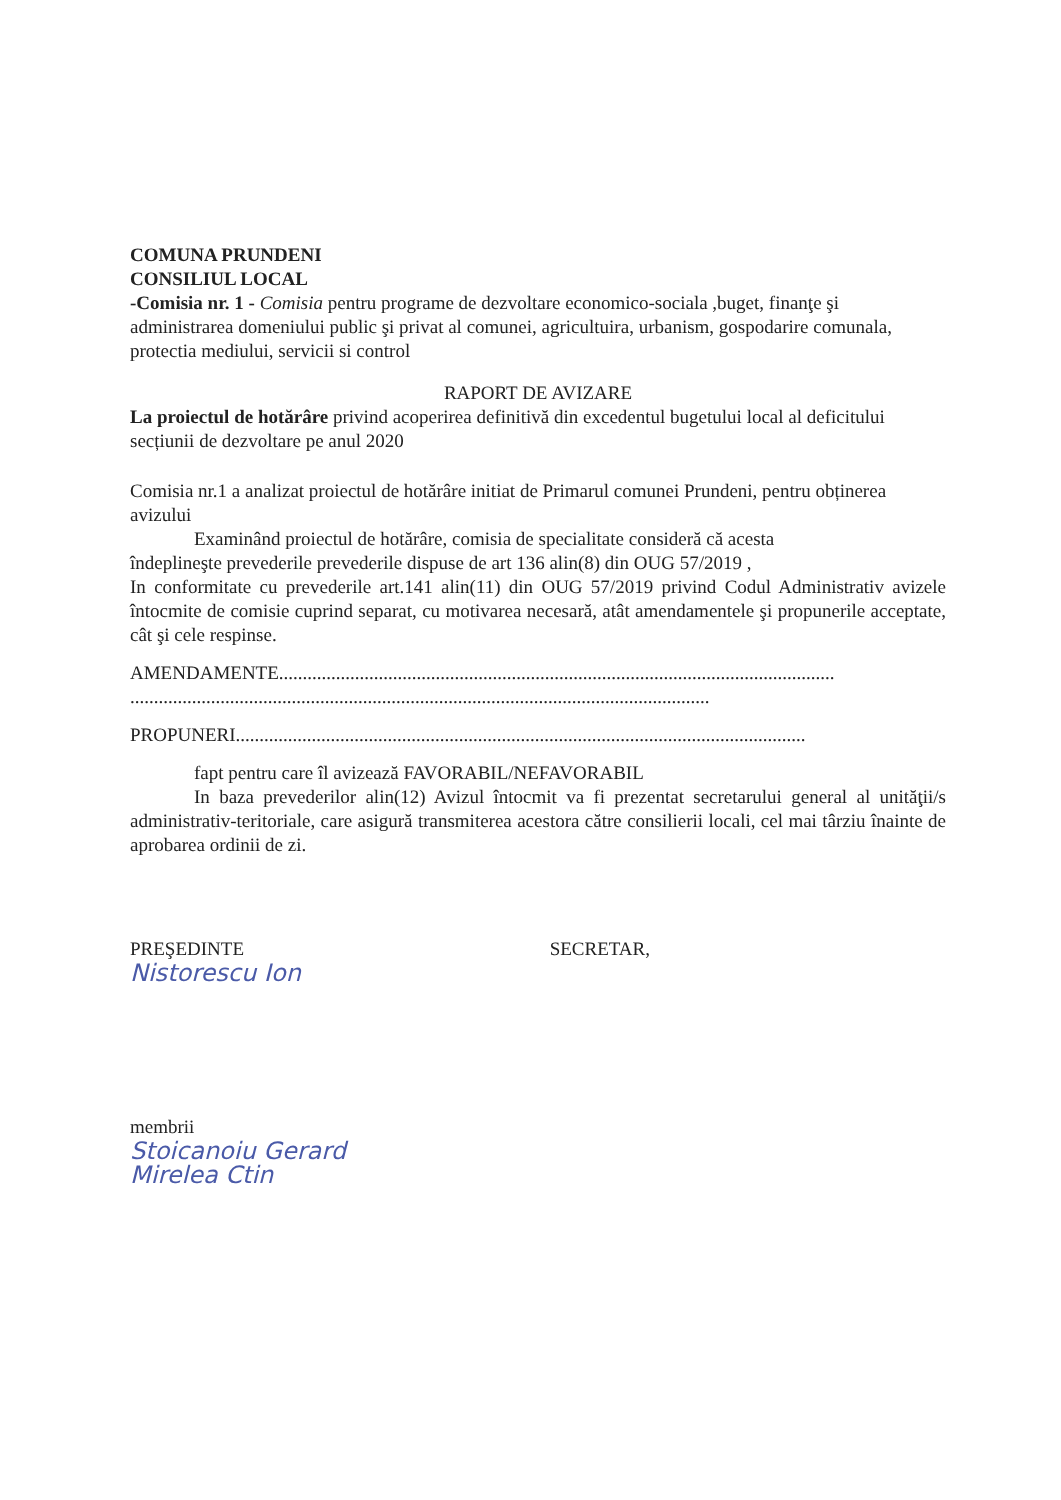COMUNA PRUNDENI
CONSILIUL LOCAL
-Comisia nr. 1 - Comisia pentru programe de dezvoltare economico-sociala ,buget, finanţe şi administrarea domeniului public şi privat al comunei, agricultuira, urbanism, gospodarire comunala, protectia mediului, servicii si control
RAPORT DE AVIZARE
La proiectul de hotărâre privind acoperirea definitivă din excedentul bugetului local al deficitului secțiunii de dezvoltare pe anul 2020
Comisia nr.1 a analizat proiectul de hotărâre initiat de Primarul comunei Prundeni, pentru obținerea avizului
Examinând proiectul de hotărâre, comisia de specialitate consideră că acesta
îndeplineşte prevederile prevederile dispuse de art 136 alin(8) din OUG 57/2019 ,
In conformitate cu prevederile art.141 alin(11) din OUG 57/2019 privind Codul Administrativ avizele întocmite de comisie cuprind separat, cu motivarea necesară, atât amendamentele şi propunerile acceptate, cât şi cele respinse.
AMENDAMENTE.....................................................................................................................
..........................................................................................................................
PROPUNERI........................................................................................................................
fapt pentru care îl avizează FAVORABIL/NEFAVORABIL
In baza prevederilor alin(12) Avizul întocmit va fi prezentat secretarului general al unităţii/s administrativ-teritoriale, care asigură transmiterea acestora către consilierii locali, cel mai târziu înainte de aprobarea ordinii de zi.
PREŞEDINTE SECRETAR,
Nistorescu Ion
membrii
Stoicanoiu Gerard
Mirelea Ctin